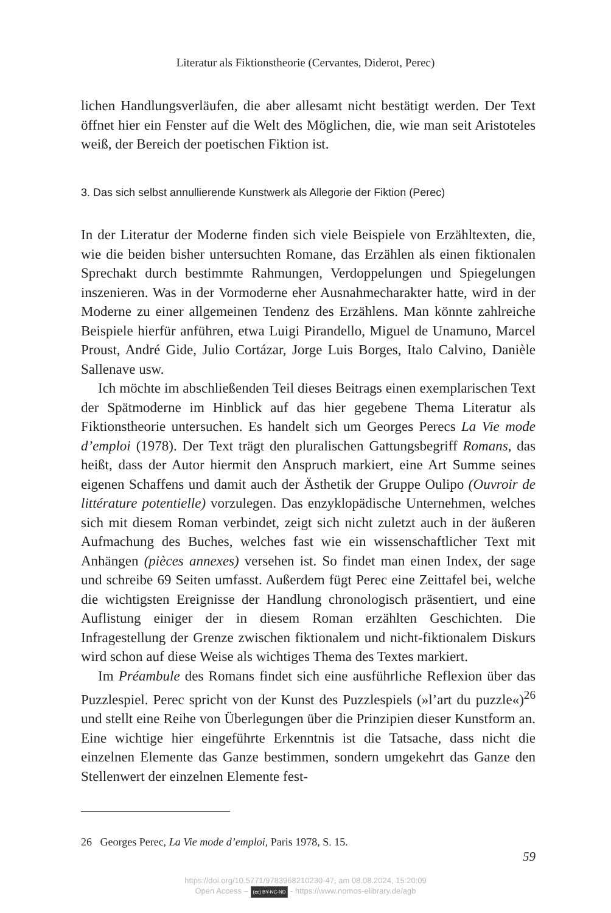Literatur als Fiktionstheorie (Cervantes, Diderot, Perec)
lichen Handlungsverläufen, die aber allesamt nicht bestätigt werden. Der Text öffnet hier ein Fenster auf die Welt des Möglichen, die, wie man seit Aristoteles weiß, der Bereich der poetischen Fiktion ist.
3. Das sich selbst annullierende Kunstwerk als Allegorie der Fiktion (Perec)
In der Literatur der Moderne finden sich viele Beispiele von Erzähltexten, die, wie die beiden bisher untersuchten Romane, das Erzählen als einen fiktionalen Sprechakt durch bestimmte Rahmungen, Verdoppelungen und Spiegelungen inszenieren. Was in der Vormoderne eher Ausnahmecharakter hatte, wird in der Moderne zu einer allgemeinen Tendenz des Erzählens. Man könnte zahlreiche Beispiele hierfür anführen, etwa Luigi Pirandello, Miguel de Unamuno, Marcel Proust, André Gide, Julio Cortázar, Jorge Luis Borges, Italo Calvino, Danièle Sallenave usw.
Ich möchte im abschließenden Teil dieses Beitrags einen exemplarischen Text der Spätmoderne im Hinblick auf das hier gegebene Thema Literatur als Fiktionstheorie untersuchen. Es handelt sich um Georges Perecs La Vie mode d’emploi (1978). Der Text trägt den pluralischen Gattungsbegriff Romans, das heißt, dass der Autor hiermit den Anspruch markiert, eine Art Summe seines eigenen Schaffens und damit auch der Ästhetik der Gruppe Oulipo (Ouvroir de littérature potentielle) vorzulegen. Das enzyklopädische Unternehmen, welches sich mit diesem Roman verbindet, zeigt sich nicht zuletzt auch in der äußeren Aufmachung des Buches, welches fast wie ein wissenschaftlicher Text mit Anhängen (pièces annexes) versehen ist. So findet man einen Index, der sage und schreibe 69 Seiten umfasst. Außerdem fügt Perec eine Zeittafel bei, welche die wichtigsten Ereignisse der Handlung chronologisch präsentiert, und eine Auflistung einiger der in diesem Roman erzählten Geschichten. Die Infragestellung der Grenze zwischen fiktionalem und nicht-fiktionalem Diskurs wird schon auf diese Weise als wichtiges Thema des Textes markiert.
Im Préambule des Romans findet sich eine ausführliche Reflexion über das Puzzlespiel. Perec spricht von der Kunst des Puzzlespiels (»l’art du puzzle«)<sup>26</sup> und stellt eine Reihe von Überlegungen über die Prinzipien dieser Kunstform an. Eine wichtige hier eingeführte Erkenntnis ist die Tatsache, dass nicht die einzelnen Elemente das Ganze bestimmen, sondern umgekehrt das Ganze den Stellenwert der einzelnen Elemente fest-
26 Georges Perec, La Vie mode d’emploi, Paris 1978, S. 15.
59
https://doi.org/10.5771/9783968210230-47, am 08.08.2024, 15:20:09
Open Access – (cc) BY-NC-ND - https://www.nomos-elibrary.de/agb